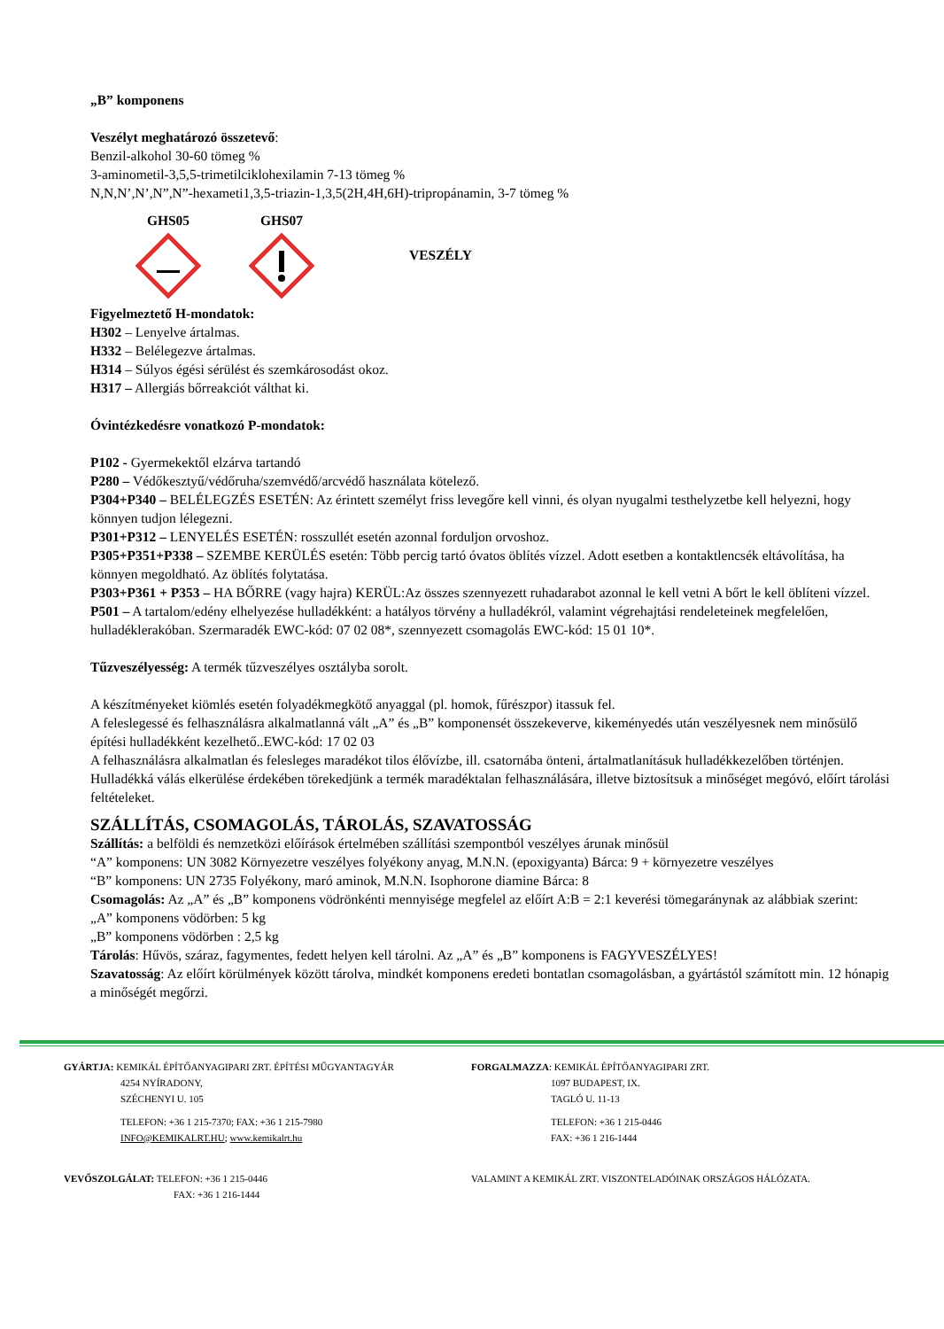„B” komponens
Veszélyt meghatározó összetevő:
Benzil-alkohol 30-60 tömeg %
3-aminometil-3,5,5-trimetilciklohexilamin 7-13 tömeg %
N,N,N’,N’,N”,N”-hexameti1,3,5-triazin-1,3,5(2H,4H,6H)-tripropánamin, 3-7 tömeg %
GHS05 GHS07 VESZÉLY
Figyelmeztető H-mondatok:
H302 – Lenyelve ártalmas.
H332 – Belélegezve ártalmas.
H314 – Súlyos égési sérülést és szemkárosodást okoz.
H317 – Allergiás bőrreakciót válthat ki.
Óvintézkedésre vonatkozó P-mondatok:
P102 - Gyermekektől elzárva tartandó
P280 – Védőkesztyű/védőruha/szemvédő/arcvédő használata kötelező.
P304+P340 – BELÉLEGZÉS ESETÉN: Az érintett személyt friss levegőre kell vinni, és olyan nyugalmi testhelyzetbe kell helyezni, hogy könnyen tudjon lélegezni.
P301+P312 – LENYELÉS ESETÉN: rosszullét esetén azonnal forduljon orvoshoz.
P305+P351+P338 – SZEMBE KERÜLÉS esetén: Több percig tartó óvatos öblítés vízzel. Adott esetben a kontaktlencsék eltávolítása, ha könnyen megoldható. Az öblítés folytatása.
P303+P361 + P353 – HA BŐRRE (vagy hajra) KERÜL:Az összes szennyezett ruhadarabot azonnal le kell vetni A bőrt le kell öblíteni vízzel.
P501 – A tartalom/edény elhelyezése hulladékként: a hatályos törvény a hulladékról, valamint végrehajtási rendeleteinek megfelelően, hulladéklerakóban. Szermaradék EWC-kód: 07 02 08*, szennyezett csomagolás EWC-kód: 15 01 10*.
Tűzveszélyesség: A termék tűzveszélyes osztályba sorolt.
A készítményeket kiömlés esetén folyadékmegkötő anyaggal (pl. homok, fűrészpor) itassuk fel.
A feleslegessé és felhasználásra alkalmatlanná vált „A” és „B” komponensét összekeverve, kikeményedés után veszélyesnek nem minősülő építési hulladékként kezelhető..EWC-kód: 17 02 03
A felhasználásra alkalmatlan és felesleges maradékot tilos élővízbe, ill. csatornába önteni, ártalmatlanításuk hulladékkezelőben történjen.
Hulladékká válás elkerülése érdekében törekedjünk a termék maradéktalan felhasználására, illetve biztosítsuk a minőséget megóvó, előírt tárolási feltételeket.
SZÁLLÍTÁS, CSOMAGOLÁS, TÁROLÁS, SZAVATOSSÁG
Szállítás: a belföldi és nemzetközi előírások értelmében szállítási szempontból veszélyes árunak minősül
“A” komponens: UN 3082 Környezetre veszélyes folyékony anyag, M.N.N. (epoxigyanta) Bárca: 9 + környezetre veszélyes
“B” komponens: UN 2735 Folyékony, maró aminok, M.N.N. Isophorone diamine Bárca: 8
Csomagolás: Az „A” és „B” komponens vödrönkénti mennyisége megfelel az előírt A:B = 2:1 keverési tömegaránynak az alábbiak szerint:
„A” komponens vödörben: 5 kg
„B” komponens vödörben : 2,5 kg
Tárolás: Hűvös, száraz, fagymentes, fedett helyen kell tárolni. Az „A” és „B” komponens is FAGYVESZÉLYES!
Szavatosság: Az előírt körülmények között tárolva, mindkét komponens eredeti bontatlan csomagolásban, a gyártástól számított min. 12 hónapig a minőségét megőrzi.
GYÁRTJA: KEMIKÁL ÉPÍTŐANYAGIPARI ZRT. ÉPÍTÉSI MŰGYANTAGYÁR
4254 NYÍRADONY,
SZÉCHENYI U. 105
TELEFON: +36 1 215-7370; FAX: +36 1 215-7980
INFO@KEMIKALRT.HU; www.kemikalrt.hu
VEVŐSZOLGÁLAT: TELEFON: +36 1 215-0446
FAX: +36 1 216-1444
FORGALMAZZA: KEMIKÁL ÉPÍTŐANYAGIPARI ZRT.
1097 BUDAPEST, IX.
TAGLÓ U. 11-13
TELEFON: +36 1 215-0446
FAX: +36 1 216-1444
VALAMINT A KEMIKÁL ZRT. VISZONTELADÓINAK ORSZÁGOS HÁLÓZATA.